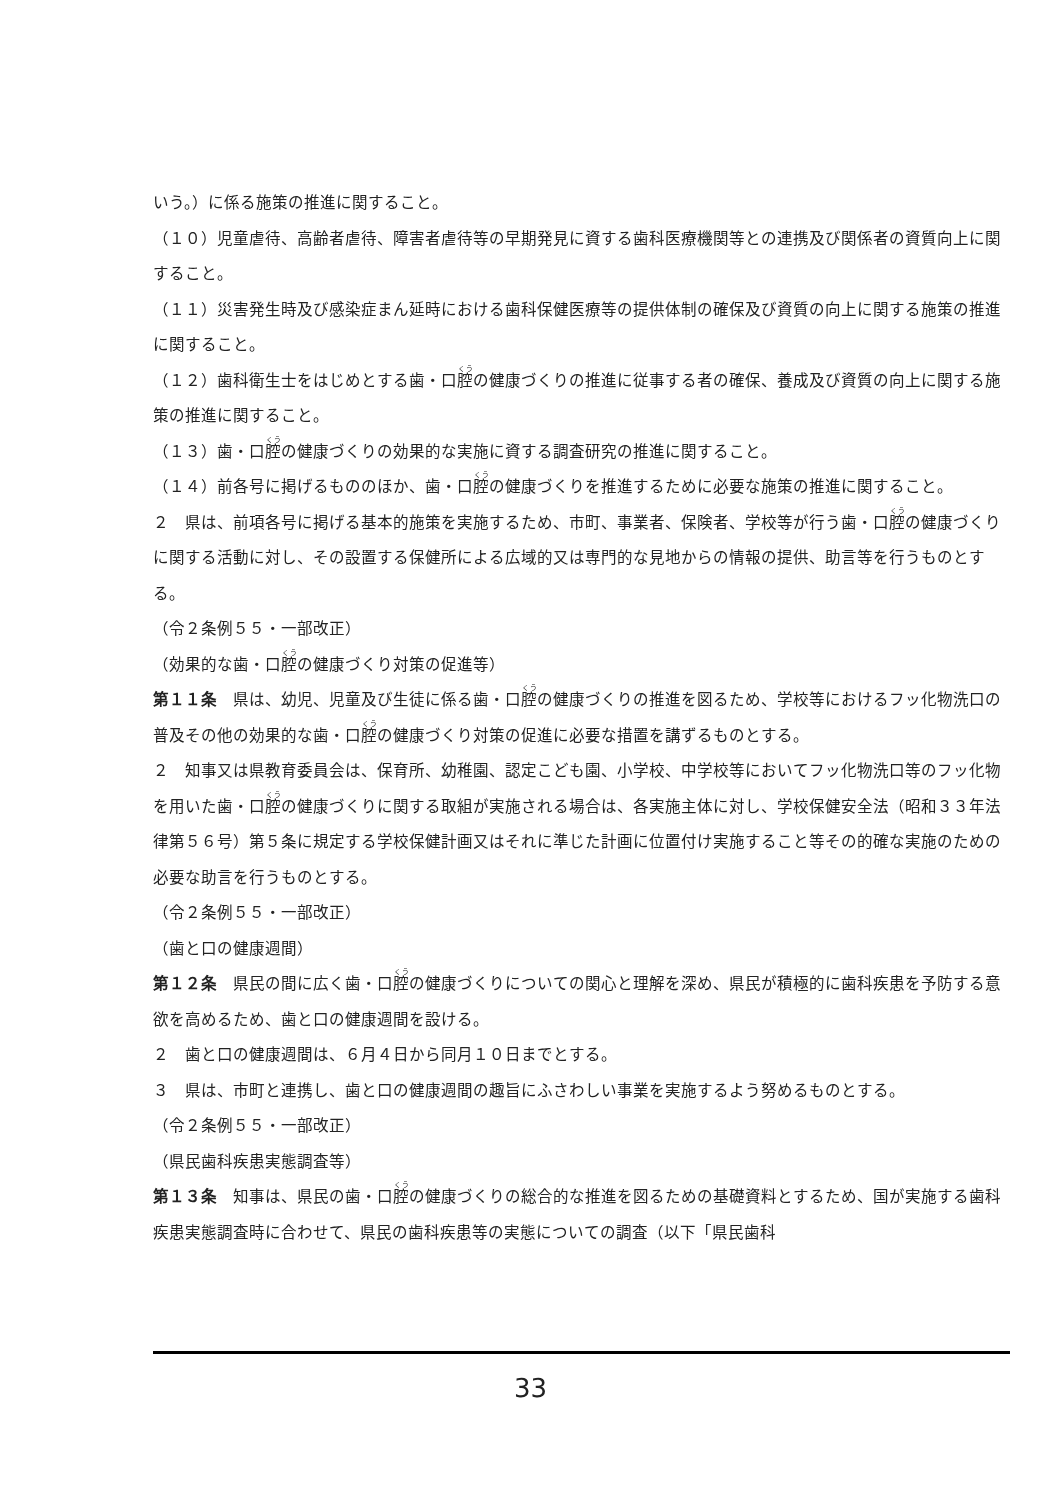いう。）に係る施策の推進に関すること。
（１０）児童虐待、高齢者虐待、障害者虐待等の早期発見に資する歯科医療機関等との連携及び関係者の資質向上に関すること。
（１１）災害発生時及び感染症まん延時における歯科保健医療等の提供体制の確保及び資質の向上に関する施策の推進に関すること。
（１２）歯科衛生士をはじめとする歯・口腔の健康づくりの推進に従事する者の確保、養成及び資質の向上に関する施策の推進に関すること。
（１３）歯・口腔の健康づくりの効果的な実施に資する調査研究の推進に関すること。
（１４）前各号に掲げるもののほか、歯・口腔の健康づくりを推進するために必要な施策の推進に関すること。
２　県は、前項各号に掲げる基本的施策を実施するため、市町、事業者、保険者、学校等が行う歯・口腔の健康づくりに関する活動に対し、その設置する保健所による広域的又は専門的な見地からの情報の提供、助言等を行うものとする。
（令２条例５５・一部改正）
（効果的な歯・口腔の健康づくり対策の促進等）
第１１条　県は、幼児、児童及び生徒に係る歯・口腔の健康づくりの推進を図るため、学校等におけるフッ化物洗口の普及その他の効果的な歯・口腔の健康づくり対策の促進に必要な措置を講ずるものとする。
２　知事又は県教育委員会は、保育所、幼稚園、認定こども園、小学校、中学校等においてフッ化物洗口等のフッ化物を用いた歯・口腔の健康づくりに関する取組が実施される場合は、各実施主体に対し、学校保健安全法（昭和３３年法律第５６号）第５条に規定する学校保健計画又はそれに準じた計画に位置付け実施すること等その的確な実施のための必要な助言を行うものとする。
（令２条例５５・一部改正）
（歯と口の健康週間）
第１２条　県民の間に広く歯・口腔の健康づくりについての関心と理解を深め、県民が積極的に歯科疾患を予防する意欲を高めるため、歯と口の健康週間を設ける。
２　歯と口の健康週間は、６月４日から同月１０日までとする。
３　県は、市町と連携し、歯と口の健康週間の趣旨にふさわしい事業を実施するよう努めるものとする。
（令２条例５５・一部改正）
（県民歯科疾患実態調査等）
第１３条　知事は、県民の歯・口腔の健康づくりの総合的な推進を図るための基礎資料とするため、国が実施する歯科疾患実態調査時に合わせて、県民の歯科疾患等の実態についての調査（以下「県民歯科
33